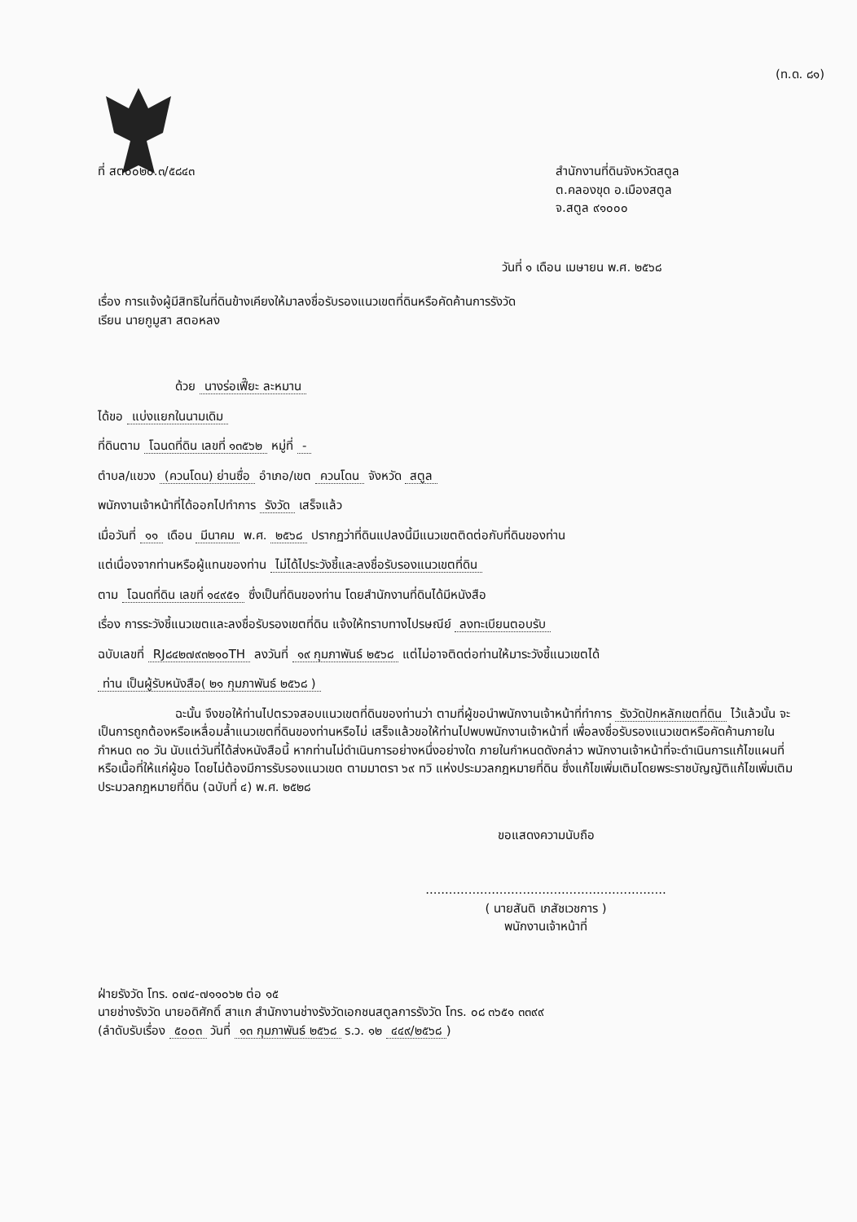(ท.ด. ๘๑)
ที่ สต๐๐๒๐.๓/๕๘๔๓ สำนักงานที่ดินจังหวัดสตูล
ต.คลองขุด อ.เมืองสตูล
จ.สตูล ๙๑๐๐๐
วันที่ ๑ เดือน เมษายน พ.ศ. ๒๕๖๘
เรื่อง การแจ้งผู้มีสิทธิในที่ดินข้างเคียงให้มาลงชื่อรับรองแนวเขตที่ดินหรือคัดค้านการรังวัด
เรียน นายกูมูสา สตอหลง
ด้วย นางร่อเฟี๊ยะ ละหมาน
ได้ขอ แบ่งแยกในนามเดิม
ที่ดินตาม โฉนดที่ดิน เลขที่ ๑๓๕๖๒ หมู่ที่ -
ตำบล/แขวง (ควนโดน) ย่านซื่อ อำเภอ/เขต ควนโดน จังหวัด สตูล
พนักงานเจ้าหน้าที่ได้ออกไปทำการ รังวัด เสร็จแล้ว
เมื่อวันที่ ๑๑ เดือน มีนาคม พ.ศ. ๒๕๖๘ ปรากฏว่าที่ดินแปลงนี้มีแนวเขตติดต่อกับที่ดินของท่าน
แต่เนื่องจากท่านหรือผู้แทนของท่าน ไม่ได้ไประวังชี้และลงชื่อรับรองแนวเขตที่ดิน
ตาม โฉนดที่ดิน เลขที่ ๑๔๙๕๑ ซึ่งเป็นที่ดินของท่าน โดยสำนักงานที่ดินได้มีหนังสือ
เรื่อง การระวังชี้แนวเขตและลงชื่อรับรองเขตที่ดิน แจ้งให้ทราบทางไปรษณีย์ ลงทะเบียนตอบรับ
ฉบับเลขที่ RJ๘๔๒๗๙๓๒๑๐TH ลงวันที่ ๑๙ กุมภาพันธ์ ๒๕๖๘ แต่ไม่อาจติดต่อท่านให้มาระวังชี้แนวเขตได้
ท่าน เป็นผู้รับหนังสือ( ๒๑ กุมภาพันธ์ ๒๕๖๘ )
ฉะนั้น จึงขอให้ท่านไปตรวจสอบแนวเขตที่ดินของท่านว่า ตามที่ผู้ขอนำพนักงานเจ้าหน้าที่ทำการ รังวัดปักหลักเขตที่ดิน ไว้แล้วนั้น จะเป็นการถูกต้องหรือเหลื่อมล้ำแนวเขตที่ดินของท่านหรือไม่ เสร็จแล้วขอให้ท่านไปพบพนักงานเจ้าหน้าที่ เพื่อลงชื่อรับรองแนวเขตหรือคัดค้านภายในกำหนด ๓๐ วัน นับแต่วันที่ได้ส่งหนังสือนี้ หากท่านไม่ดำเนินการอย่างหนึ่งอย่างใด ภายในกำหนดดังกล่าว พนักงานเจ้าหน้าที่จะดำเนินการแก้ไขแผนที่หรือเนื้อที่ให้แก่ผู้ขอ โดยไม่ต้องมีการรับรองแนวเขต ตามมาตรา ๖๙ ทวิ แห่งประมวลกฎหมายที่ดิน ซึ่งแก้ไขเพิ่มเติมโดยพระราชบัญญัติแก้ไขเพิ่มเติมประมวลกฎหมายที่ดิน (ฉบับที่ ๔) พ.ศ. ๒๕๒๘
ขอแสดงความนับถือ
..............................................................
( นายสันติ เภสัชเวชการ )
พนักงานเจ้าหน้าที่
ฝ่ายรังวัด โทร. ๐๗๔-๗๑๑๐๖๒ ต่อ ๑๕
นายช่างรังวัด นายอดิศักดิ์ สาแก สำนักงานช่างรังวัดเอกชนสตูลการรังวัด โทร. ๐๘ ๓๖๕๑ ๓๓๙๙
(ลำดับรับเรื่อง ๕๐๐๓ วันที่ ๑๓ กุมภาพันธ์ ๒๕๖๘ ร.ว. ๑๒ ๔๔๙/๒๕๖๘)